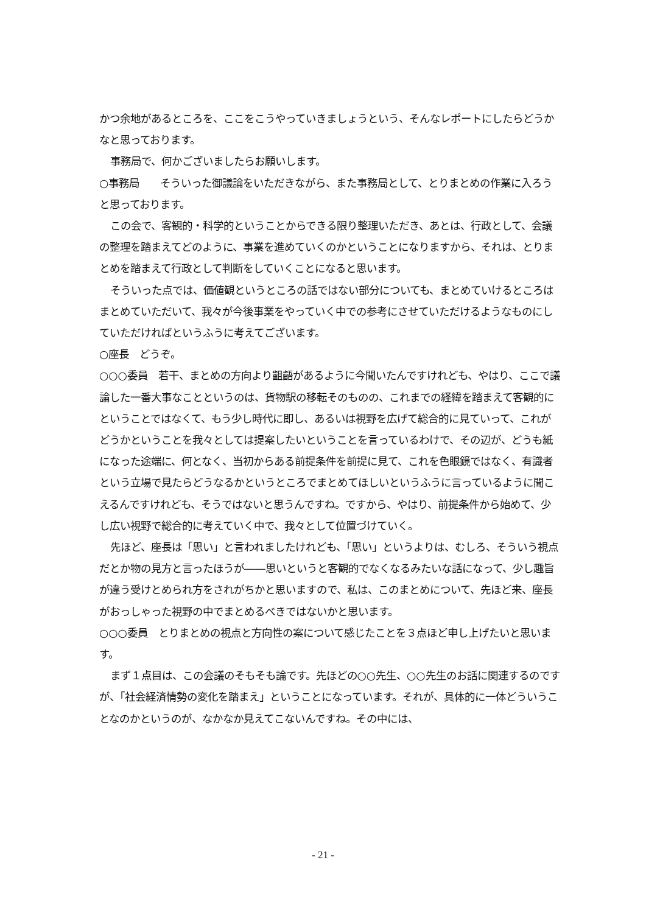かつ余地があるところを、ここをこうやっていきましょうという、そんなレポートにしたらどうかなと思っております。
事務局で、何かございましたらお願いします。
○事務局　　そういった御議論をいただきながら、また事務局として、とりまとめの作業に入ろうと思っております。
この会で、客観的・科学的ということからできる限り整理いただき、あとは、行政として、会議の整理を踏まえてどのように、事業を進めていくのかということになりますから、それは、とりまとめを踏まえて行政として判断をしていくことになると思います。
そういった点では、価値観というところの話ではない部分についても、まとめていけるところはまとめていただいて、我々が今後事業をやっていく中での参考にさせていただけるようなものにしていただければというふうに考えてございます。
○座長　どうぞ。
○○○委員　若干、まとめの方向より齟齬があるように今聞いたんですけれども、やはり、ここで議論した一番大事なことというのは、貨物駅の移転そのものの、これまでの経緯を踏まえて客観的にということではなくて、もう少し時代に即し、あるいは視野を広げて総合的に見ていって、これがどうかということを我々としては提案したいということを言っているわけで、その辺が、どうも紙になった途端に、何となく、当初からある前提条件を前提に見て、これを色眼鏡ではなく、有識者という立場で見たらどうなるかというところでまとめてほしいというふうに言っているように聞こえるんですけれども、そうではないと思うんですね。ですから、やはり、前提条件から始めて、少し広い視野で総合的に考えていく中で、我々として位置づけていく。
先ほど、座長は「思い」と言われましたけれども、「思い」というよりは、むしろ、そういう視点だとか物の見方と言ったほうが――思いというと客観的でなくなるみたいな話になって、少し趣旨が違う受けとめられ方をされがちかと思いますので、私は、このまとめについて、先ほど来、座長がおっしゃった視野の中でまとめるべきではないかと思います。
○○○委員　とりまとめの視点と方向性の案について感じたことを３点ほど申し上げたいと思います。
まず１点目は、この会議のそもそも論です。先ほどの○○先生、○○先生のお話に関連するのですが、「社会経済情勢の変化を踏まえ」ということになっています。それが、具体的に一体どういうことなのかというのが、なかなか見えてこないんですね。その中には、
- 21 -